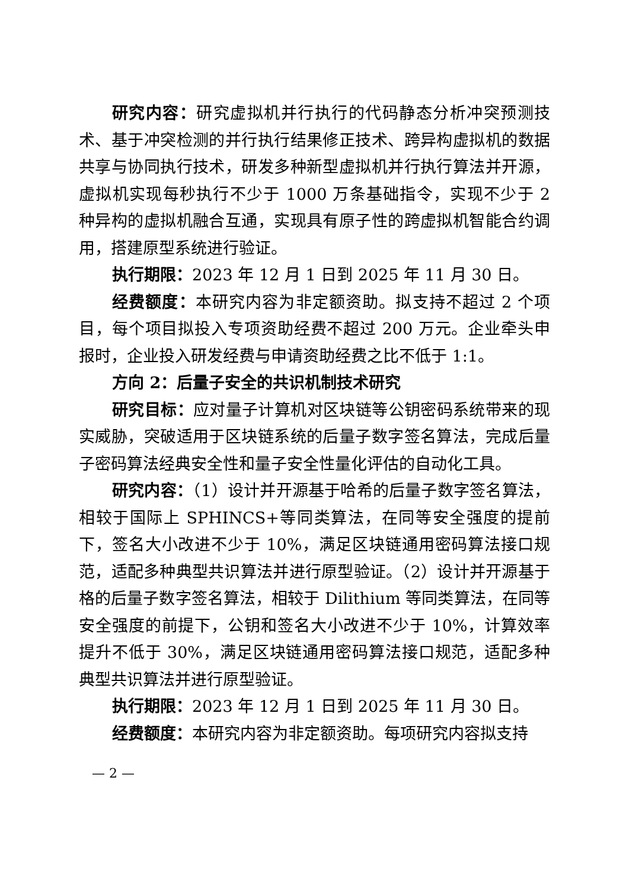研究内容：研究虚拟机并行执行的代码静态分析冲突预测技术、基于冲突检测的并行执行结果修正技术、跨异构虚拟机的数据共享与协同执行技术，研发多种新型虚拟机并行执行算法并开源，虚拟机实现每秒执行不少于 1000 万条基础指令，实现不少于 2 种异构的虚拟机融合互通，实现具有原子性的跨虚拟机智能合约调用，搭建原型系统进行验证。
执行期限：2023 年 12 月 1 日到 2025 年 11 月 30 日。
经费额度：本研究内容为非定额资助。拟支持不超过 2 个项目，每个项目拟投入专项资助经费不超过 200 万元。企业牵头申报时，企业投入研发经费与申请资助经费之比不低于 1:1。
方向 2：后量子安全的共识机制技术研究
研究目标：应对量子计算机对区块链等公钥密码系统带来的现实威胁，突破适用于区块链系统的后量子数字签名算法，完成后量子密码算法经典安全性和量子安全性量化评估的自动化工具。
研究内容：（1）设计并开源基于哈希的后量子数字签名算法，相较于国际上 SPHINCS+等同类算法，在同等安全强度的提前下，签名大小改进不少于 10%，满足区块链通用密码算法接口规范，适配多种典型共识算法并进行原型验证。（2）设计并开源基于格的后量子数字签名算法，相较于 Dilithium 等同类算法，在同等安全强度的前提下，公钥和签名大小改进不少于 10%，计算效率提升不低于 30%，满足区块链通用密码算法接口规范，适配多种典型共识算法并进行原型验证。
执行期限：2023 年 12 月 1 日到 2025 年 11 月 30 日。
经费额度：本研究内容为非定额资助。每项研究内容拟支持
— 2 —